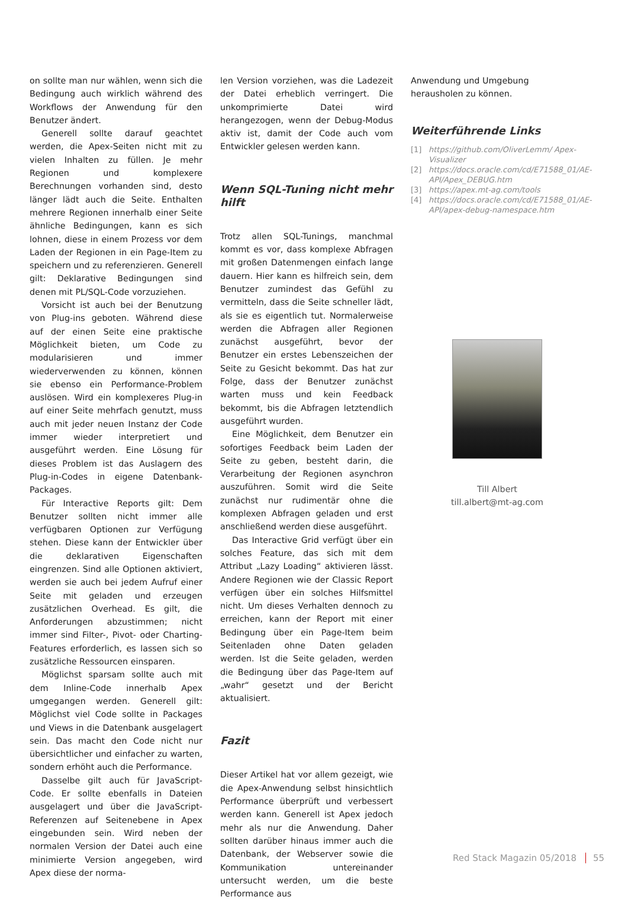on sollte man nur wählen, wenn sich die Bedingung auch wirklich während des Workflows der Anwendung für den Benutzer ändert.
Generell sollte darauf geachtet werden, die Apex-Seiten nicht mit zu vielen Inhalten zu füllen. Je mehr Regionen und komplexere Berechnungen vorhanden sind, desto länger lädt auch die Seite. Enthalten mehrere Regionen innerhalb einer Seite ähnliche Bedingungen, kann es sich lohnen, diese in einem Prozess vor dem Laden der Regionen in ein Page-Item zu speichern und zu referenzieren. Generell gilt: Deklarative Bedingungen sind denen mit PL/SQL-Code vorzuziehen.
Vorsicht ist auch bei der Benutzung von Plug-ins geboten. Während diese auf der einen Seite eine praktische Möglichkeit bieten, um Code zu modularisieren und immer wiederverwenden zu können, können sie ebenso ein Performance-Problem auslösen. Wird ein komplexeres Plug-in auf einer Seite mehrfach genutzt, muss auch mit jeder neuen Instanz der Code immer wieder interpretiert und ausgeführt werden. Eine Lösung für dieses Problem ist das Auslagern des Plug-in-Codes in eigene Datenbank-Packages.
Für Interactive Reports gilt: Dem Benutzer sollten nicht immer alle verfügbaren Optionen zur Verfügung stehen. Diese kann der Entwickler über die deklarativen Eigenschaften eingrenzen. Sind alle Optionen aktiviert, werden sie auch bei jedem Aufruf einer Seite mit geladen und erzeugen zusätzlichen Overhead. Es gilt, die Anforderungen abzustimmen; nicht immer sind Filter-, Pivot- oder Charting-Features erforderlich, es lassen sich so zusätzliche Ressourcen einsparen.
Möglichst sparsam sollte auch mit dem Inline-Code innerhalb Apex umgegangen werden. Generell gilt: Möglichst viel Code sollte in Packages und Views in die Datenbank ausgelagert sein. Das macht den Code nicht nur übersichtlicher und einfacher zu warten, sondern erhöht auch die Performance.
Dasselbe gilt auch für JavaScript-Code. Er sollte ebenfalls in Dateien ausgelagert und über die JavaScript-Referenzen auf Seitenebene in Apex eingebunden sein. Wird neben der normalen Version der Datei auch eine minimierte Version angegeben, wird Apex diese der norma-
len Version vorziehen, was die Ladezeit der Datei erheblich verringert. Die unkomprimierte Datei wird herangezogen, wenn der Debug-Modus aktiv ist, damit der Code auch vom Entwickler gelesen werden kann.
Wenn SQL-Tuning nicht mehr hilft
Trotz allen SQL-Tunings, manchmal kommt es vor, dass komplexe Abfragen mit großen Datenmengen einfach lange dauern. Hier kann es hilfreich sein, dem Benutzer zumindest das Gefühl zu vermitteln, dass die Seite schneller lädt, als sie es eigentlich tut. Normalerweise werden die Abfragen aller Regionen zunächst ausgeführt, bevor der Benutzer ein erstes Lebenszeichen der Seite zu Gesicht bekommt. Das hat zur Folge, dass der Benutzer zunächst warten muss und kein Feedback bekommt, bis die Abfragen letztendlich ausgeführt wurden.
Eine Möglichkeit, dem Benutzer ein sofortiges Feedback beim Laden der Seite zu geben, besteht darin, die Verarbeitung der Regionen asynchron auszuführen. Somit wird die Seite zunächst nur rudimentär ohne die komplexen Abfragen geladen und erst anschließend werden diese ausgeführt.
Das Interactive Grid verfügt über ein solches Feature, das sich mit dem Attribut „Lazy Loading“ aktivieren lässt. Andere Regionen wie der Classic Report verfügen über ein solches Hilfsmittel nicht. Um dieses Verhalten dennoch zu erreichen, kann der Report mit einer Bedingung über ein Page-Item beim Seitenladen ohne Daten geladen werden. Ist die Seite geladen, werden die Bedingung über das Page-Item auf „wahr“ gesetzt und der Bericht aktualisiert.
Fazit
Dieser Artikel hat vor allem gezeigt, wie die Apex-Anwendung selbst hinsichtlich Performance überprüft und verbessert werden kann. Generell ist Apex jedoch mehr als nur die Anwendung. Daher sollten darüber hinaus immer auch die Datenbank, der Webserver sowie die Kommunikation untereinander untersucht werden, um die beste Performance aus
Anwendung und Umgebung herausholen zu können.
Weiterführende Links
[1] https://github.com/OliverLemm/ Apex-Visualizer
[2] https://docs.oracle.com/cd/E71588_01/AE-API/Apex_DEBUG.htm
[3] https://apex.mt-ag.com/tools
[4] https://docs.oracle.com/cd/E71588_01/AE-API/apex-debug-namespace.htm
Till Albert
till.albert@mt-ag.com
Red Stack Magazin 05/2018 55